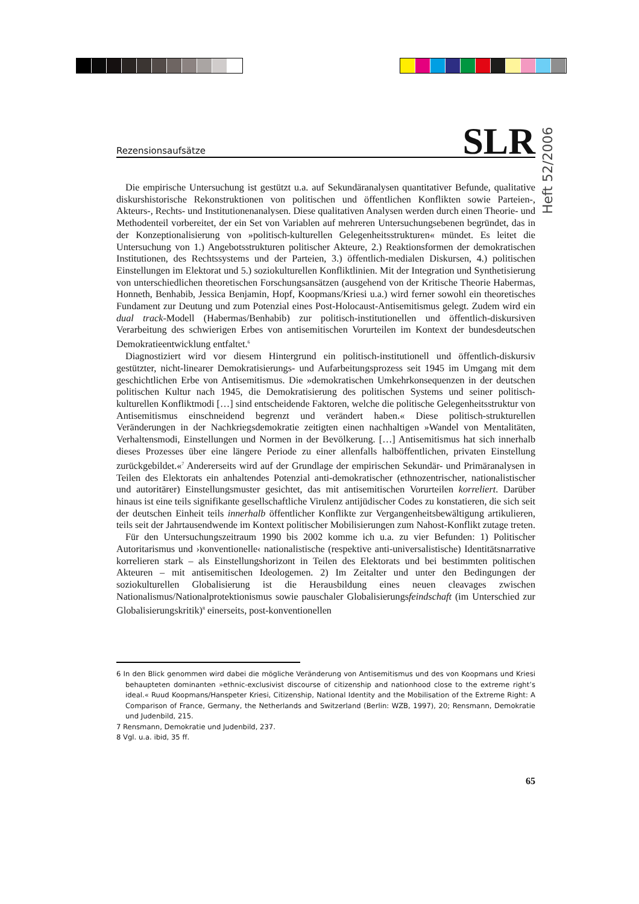Heft 52/2006
Rezensionsaufsätze SLR
Die empirische Untersuchung ist gestützt u.a. auf Sekundäranalysen quantitativer Befunde, qualitative diskurshistorische Rekonstruktionen von politischen und öffentlichen Konflikten sowie Parteien-, Akteurs-, Rechts- und Institutionenanalysen. Diese qualitativen Analysen werden durch einen Theorie- und Methodenteil vorbereitet, der ein Set von Variablen auf mehreren Untersuchungsebenen begründet, das in der Konzeptionalisierung von »politisch-kulturellen Gelegenheitsstrukturen« mündet. Es leitet die Untersuchung von 1.) Angebotsstrukturen politischer Akteure, 2.) Reaktionsformen der demokratischen Institutionen, des Rechtssystems und der Parteien, 3.) öffentlich-medialen Diskursen, 4.) politischen Einstellungen im Elektorat und 5.) soziokulturellen Konfliktlinien. Mit der Integration und Synthetisierung von unterschiedlichen theoretischen Forschungsansätzen (ausgehend von der Kritische Theorie Habermas, Honneth, Benhabib, Jessica Benjamin, Hopf, Koopmans/Kriesi u.a.) wird ferner sowohl ein theoretisches Fundament zur Deutung und zum Potenzial eines Post-Holocaust-Antisemitismus gelegt. Zudem wird ein dual track-Modell (Habermas/Benhabib) zur politisch-institutionellen und öffentlich-diskursiven Verarbeitung des schwierigen Erbes von antisemitischen Vorurteilen im Kontext der bundesdeutschen Demokratieentwicklung entfaltet.<sup>6</sup>
Diagnostiziert wird vor diesem Hintergrund ein politisch-institutionell und öffentlich-diskursiv gestützter, nicht-linearer Demokratisierungs- und Aufarbeitungsprozess seit 1945 im Umgang mit dem geschichtlichen Erbe von Antisemitismus. Die »demokratischen Umkehrkonsequenzen in der deutschen politischen Kultur nach 1945, die Demokratisierung des politischen Systems und seiner politisch-kulturellen Konfliktmodi […] sind entscheidende Faktoren, welche die politische Gelegenheitsstruktur von Antisemitismus einschneidend begrenzt und verändert haben.« Diese politisch-strukturellen Veränderungen in der Nachkriegsdemokratie zeitigten einen nachhaltigen »Wandel von Mentalitäten, Verhaltensmodi, Einstellungen und Normen in der Bevölkerung. […] Antisemitismus hat sich innerhalb dieses Prozesses über eine längere Periode zu einer allenfalls halböffentlichen, privaten Einstellung zurückgebildet.«<sup>7</sup> Andererseits wird auf der Grundlage der empirischen Sekundär- und Primäranalysen in Teilen des Elektorats ein anhaltendes Potenzial anti-demokratischer (ethnozentrischer, nationalistischer und autoritärer) Einstellungsmuster gesichtet, das mit antisemitischen Vorurteilen korreliert. Darüber hinaus ist eine teils signifikante gesellschaftliche Virulenz antijüdischer Codes zu konstatieren, die sich seit der deutschen Einheit teils innerhalb öffentlicher Konflikte zur Vergangenheitsbewältigung artikulieren, teils seit der Jahrtausendwende im Kontext politischer Mobilisierungen zum Nahost-Konflikt zutage treten.
Für den Untersuchungszeitraum 1990 bis 2002 komme ich u.a. zu vier Befunden: 1) Politischer Autoritarismus und ›konventionelle‹ nationalistische (respektive anti-universalistische) Identitätsnarrative korrelieren stark – als Einstellungshorizont in Teilen des Elektorats und bei bestimmten politischen Akteuren – mit antisemitischen Ideologemen. 2) Im Zeitalter und unter den Bedingungen der soziokulturellen Globalisierung ist die Herausbildung eines neuen cleavages zwischen Nationalismus/Nationalprotektionismus sowie pauschaler Globalisierungsfeindschaft (im Unterschied zur Globalisierungskritik)<sup>8</sup> einerseits, post-konventionellen
6 In den Blick genommen wird dabei die mögliche Veränderung von Antisemitismus und des von Koopmans und Kriesi behaupteten dominanten »ethnic-exclusivist discourse of citizenship and nationhood close to the extreme right’s ideal.« Ruud Koopmans/Hanspeter Kriesi, Citizenship, National Identity and the Mobilisation of the Extreme Right: A Comparison of France, Germany, the Netherlands and Switzerland (Berlin: WZB, 1997), 20; Rensmann, Demokratie und Judenbild, 215.
7 Rensmann, Demokratie und Judenbild, 237.
8 Vgl. u.a. ibid, 35 ff.
65